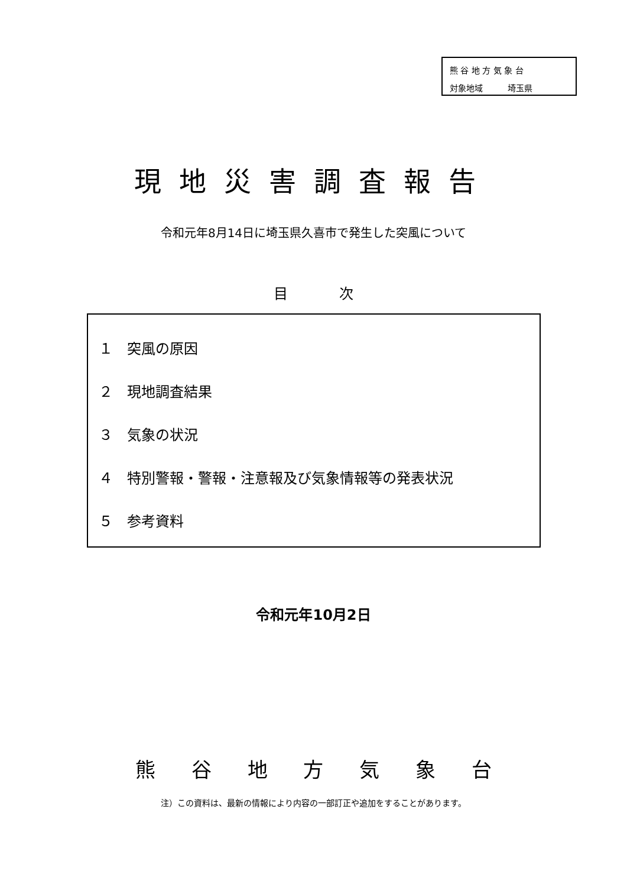熊 谷 地 方 気 象 台
対象地域　　　埼玉県
現地災害調査報告
令和元年8月14日に埼玉県久喜市で発生した突風について
目 次
１　突風の原因
２　現地調査結果
３　気象の状況
４　特別警報・警報・注意報及び気象情報等の発表状況
５　参考資料
令和元年10月2日
熊 谷 地 方 気 象 台
注）この資料は、最新の情報により内容の一部訂正や追加をすることがあります。